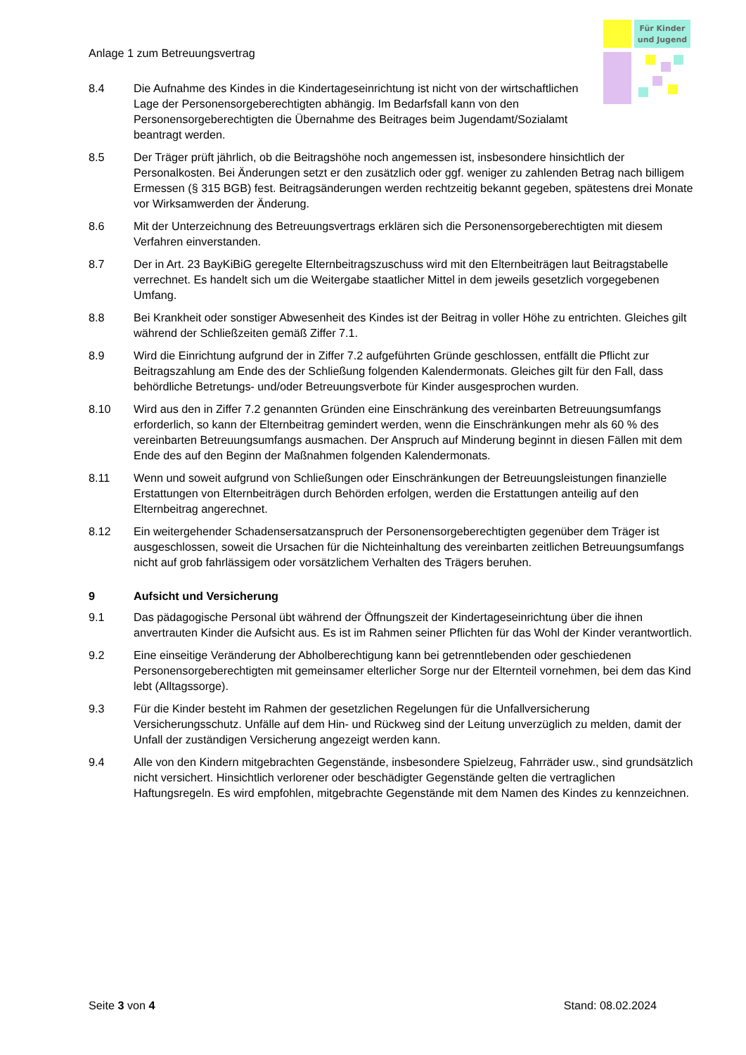Anlage 1 zum Betreuungsvertrag
Für Kinder
und Jugend
8.4 Die Aufnahme des Kindes in die Kindertageseinrichtung ist nicht von der wirtschaftlichen Lage der Personensorgeberechtigten abhängig. Im Bedarfsfall kann von den Personensorgeberechtigten die Übernahme des Beitrages beim Jugendamt/Sozialamt beantragt werden.
8.5 Der Träger prüft jährlich, ob die Beitragshöhe noch angemessen ist, insbesondere hinsichtlich der Personalkosten. Bei Änderungen setzt er den zusätzlich oder ggf. weniger zu zahlenden Betrag nach billigem Ermessen (§ 315 BGB) fest. Beitragsänderungen werden rechtzeitig bekannt gegeben, spätestens drei Monate vor Wirksamwerden der Änderung.
8.6 Mit der Unterzeichnung des Betreuungsvertrags erklären sich die Personensorgeberechtigten mit diesem Verfahren einverstanden.
8.7 Der in Art. 23 BayKiBiG geregelte Elternbeitragszuschuss wird mit den Elternbeiträgen laut Beitragstabelle verrechnet. Es handelt sich um die Weitergabe staatlicher Mittel in dem jeweils gesetzlich vorgegebenen Umfang.
8.8 Bei Krankheit oder sonstiger Abwesenheit des Kindes ist der Beitrag in voller Höhe zu entrichten. Gleiches gilt während der Schließzeiten gemäß Ziffer 7.1.
8.9 Wird die Einrichtung aufgrund der in Ziffer 7.2 aufgeführten Gründe geschlossen, entfällt die Pflicht zur Beitragszahlung am Ende des der Schließung folgenden Kalendermonats. Gleiches gilt für den Fall, dass behördliche Betretungs- und/oder Betreuungsverbote für Kinder ausgesprochen wurden.
8.10 Wird aus den in Ziffer 7.2 genannten Gründen eine Einschränkung des vereinbarten Betreuungsumfangs erforderlich, so kann der Elternbeitrag gemindert werden, wenn die Einschränkungen mehr als 60 % des vereinbarten Betreuungsumfangs ausmachen. Der Anspruch auf Minderung beginnt in diesen Fällen mit dem Ende des auf den Beginn der Maßnahmen folgenden Kalendermonats.
8.11 Wenn und soweit aufgrund von Schließungen oder Einschränkungen der Betreuungsleistungen finanzielle Erstattungen von Elternbeiträgen durch Behörden erfolgen, werden die Erstattungen anteilig auf den Elternbeitrag angerechnet.
8.12 Ein weitergehender Schadensersatzanspruch der Personensorgeberechtigten gegenüber dem Träger ist ausgeschlossen, soweit die Ursachen für die Nichteinhaltung des vereinbarten zeitlichen Betreuungsumfangs nicht auf grob fahrlässigem oder vorsätzlichem Verhalten des Trägers beruhen.
9 Aufsicht und Versicherung
9.1 Das pädagogische Personal übt während der Öffnungszeit der Kindertageseinrichtung über die ihnen anvertrauten Kinder die Aufsicht aus. Es ist im Rahmen seiner Pflichten für das Wohl der Kinder verantwortlich.
9.2 Eine einseitige Veränderung der Abholberechtigung kann bei getrenntlebenden oder geschiedenen Personensorgeberechtigten mit gemeinsamer elterlicher Sorge nur der Elternteil vornehmen, bei dem das Kind lebt (Alltagssorge).
9.3 Für die Kinder besteht im Rahmen der gesetzlichen Regelungen für die Unfallversicherung Versicherungsschutz. Unfälle auf dem Hin- und Rückweg sind der Leitung unverzüglich zu melden, damit der Unfall der zuständigen Versicherung angezeigt werden kann.
9.4 Alle von den Kindern mitgebrachten Gegenstände, insbesondere Spielzeug, Fahrräder usw., sind grundsätzlich nicht versichert. Hinsichtlich verlorener oder beschädigter Gegenstände gelten die vertraglichen Haftungsregeln. Es wird empfohlen, mitgebrachte Gegenstände mit dem Namen des Kindes zu kennzeichnen.
Seite 3 von 4 Stand: 08.02.2024